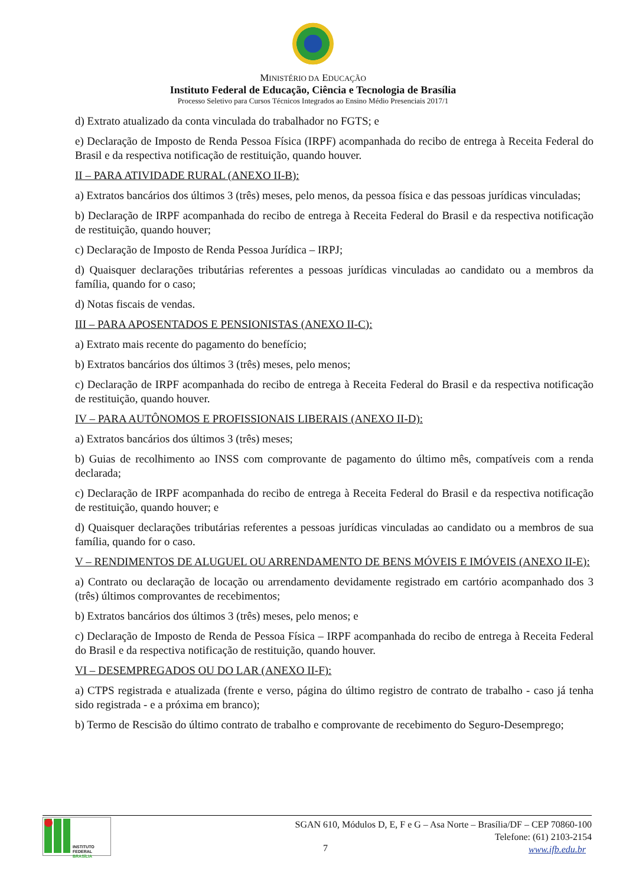MINISTÉRIO DA EDUCAÇÃO
Instituto Federal de Educação, Ciência e Tecnologia de Brasília
Processo Seletivo para Cursos Técnicos Integrados ao Ensino Médio Presenciais 2017/1
d) Extrato atualizado da conta vinculada do trabalhador no FGTS; e
e) Declaração de Imposto de Renda Pessoa Física (IRPF) acompanhada do recibo de entrega à Receita Federal do Brasil e da respectiva notificação de restituição, quando houver.
II – PARA ATIVIDADE RURAL (ANEXO II-B):
a) Extratos bancários dos últimos 3 (três) meses, pelo menos, da pessoa física e das pessoas jurídicas vinculadas;
b) Declaração de IRPF acompanhada do recibo de entrega à Receita Federal do Brasil e da respectiva notificação de restituição, quando houver;
c) Declaração de Imposto de Renda Pessoa Jurídica – IRPJ;
d) Quaisquer declarações tributárias referentes a pessoas jurídicas vinculadas ao candidato ou a membros da família, quando for o caso;
d) Notas fiscais de vendas.
III – PARA APOSENTADOS E PENSIONISTAS (ANEXO II-C):
a) Extrato mais recente do pagamento do benefício;
b) Extratos bancários dos últimos 3 (três) meses, pelo menos;
c) Declaração de IRPF acompanhada do recibo de entrega à Receita Federal do Brasil e da respectiva notificação de restituição, quando houver.
IV – PARA AUTÔNOMOS E PROFISSIONAIS LIBERAIS (ANEXO II-D):
a) Extratos bancários dos últimos 3 (três) meses;
b) Guias de recolhimento ao INSS com comprovante de pagamento do último mês, compatíveis com a renda declarada;
c) Declaração de IRPF acompanhada do recibo de entrega à Receita Federal do Brasil e da respectiva notificação de restituição, quando houver; e
d) Quaisquer declarações tributárias referentes a pessoas jurídicas vinculadas ao candidato ou a membros de sua família, quando for o caso.
V – RENDIMENTOS DE ALUGUEL OU ARRENDAMENTO DE BENS MÓVEIS E IMÓVEIS (ANEXO II-E):
a) Contrato ou declaração de locação ou arrendamento devidamente registrado em cartório acompanhado dos 3 (três) últimos comprovantes de recebimentos;
b) Extratos bancários dos últimos 3 (três) meses, pelo menos; e
c) Declaração de Imposto de Renda de Pessoa Física – IRPF acompanhada do recibo de entrega à Receita Federal do Brasil e da respectiva notificação de restituição, quando houver.
VI – DESEMPREGADOS OU DO LAR (ANEXO II-F):
a) CTPS registrada e atualizada (frente e verso, página do último registro de contrato de trabalho - caso já tenha sido registrada - e a próxima em branco);
b) Termo de Rescisão do último contrato de trabalho e comprovante de recebimento do Seguro-Desemprego;
INSTITUTO FEDERAL
BRASÍLIA
SGAN 610, Módulos D, E, F e G – Asa Norte – Brasília/DF – CEP 70860-100
Telefone: (61) 2103-2154
www.ifb.edu.br
7